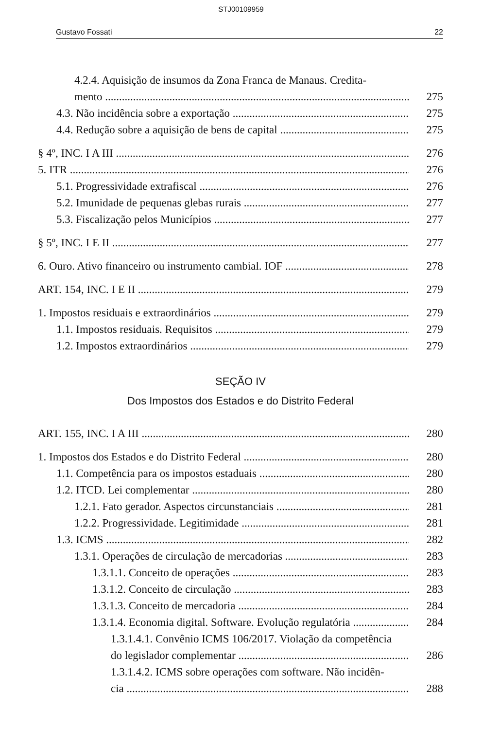STJ00109959
Gustavo Fossati 22
4.2.4. Aquisição de insumos da Zona Franca de Manaus. Credita-
mento 275
4.3. Não incidência sobre a exportação 275
4.4. Redução sobre a aquisição de bens de capital 275
§ 4º, INC. I A III 276
5. ITR 276
5.1. Progressividade extrafiscal 276
5.2. Imunidade de pequenas glebas rurais 277
5.3. Fiscalização pelos Municípios 277
§ 5º, INC. I E II 277
6. Ouro. Ativo financeiro ou instrumento cambial. IOF 278
ART. 154, INC. I E II 279
1. Impostos residuais e extraordinários 279
1.1. Impostos residuais. Requisitos 279
1.2. Impostos extraordinários 279
SEÇÃO IV
Dos Impostos dos Estados e do Distrito Federal
ART. 155, INC. I A III 280
1. Impostos dos Estados e do Distrito Federal 280
1.1. Competência para os impostos estaduais 280
1.2. ITCD. Lei complementar 280
1.2.1. Fato gerador. Aspectos circunstanciais 281
1.2.2. Progressividade. Legitimidade 281
1.3. ICMS 282
1.3.1. Operações de circulação de mercadorias 283
1.3.1.1. Conceito de operações 283
1.3.1.2. Conceito de circulação 283
1.3.1.3. Conceito de mercadoria 284
1.3.1.4. Economia digital. Software. Evolução regulatória 284
1.3.1.4.1. Convênio ICMS 106/2017. Violação da competência
do legislador complementar 286
1.3.1.4.2. ICMS sobre operações com software. Não incidên-
cia 288